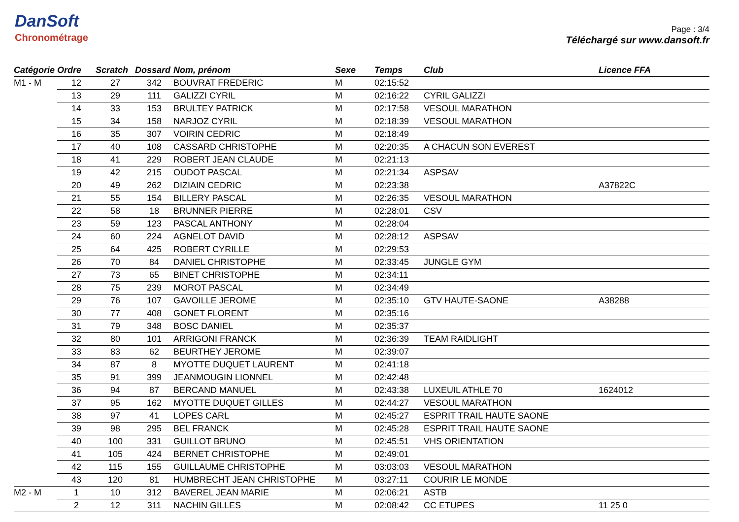DanSoft
Chronométrage
Page : 3/4
Téléchargé sur www.dansoft.fr
| Catégorie | Ordre | Scratch | Dossard | Nom, prénom | Sexe | Temps | Club | Licence FFA |
| --- | --- | --- | --- | --- | --- | --- | --- | --- |
| M1 - M | 12 | 27 | 342 | BOUVRAT FREDERIC | M | 02:15:52 | | |
| | 13 | 29 | 111 | GALIZZI CYRIL | M | 02:16:22 | CYRIL GALIZZI | |
| | 14 | 33 | 153 | BRULTEY PATRICK | M | 02:17:58 | VESOUL MARATHON | |
| | 15 | 34 | 158 | NARJOZ CYRIL | M | 02:18:39 | VESOUL MARATHON | |
| | 16 | 35 | 307 | VOIRIN CEDRIC | M | 02:18:49 | | |
| | 17 | 40 | 108 | CASSARD CHRISTOPHE | M | 02:20:35 | A CHACUN SON EVEREST | |
| | 18 | 41 | 229 | ROBERT JEAN CLAUDE | M | 02:21:13 | | |
| | 19 | 42 | 215 | OUDOT PASCAL | M | 02:21:34 | ASPSAV | |
| | 20 | 49 | 262 | DIZIAIN CEDRIC | M | 02:23:38 | | A37822C |
| | 21 | 55 | 154 | BILLERY PASCAL | M | 02:26:35 | VESOUL MARATHON | |
| | 22 | 58 | 18 | BRUNNER PIERRE | M | 02:28:01 | CSV | |
| | 23 | 59 | 123 | PASCAL ANTHONY | M | 02:28:04 | | |
| | 24 | 60 | 224 | AGNELOT DAVID | M | 02:28:12 | ASPSAV | |
| | 25 | 64 | 425 | ROBERT CYRILLE | M | 02:29:53 | | |
| | 26 | 70 | 84 | DANIEL CHRISTOPHE | M | 02:33:45 | JUNGLE GYM | |
| | 27 | 73 | 65 | BINET CHRISTOPHE | M | 02:34:11 | | |
| | 28 | 75 | 239 | MOROT PASCAL | M | 02:34:49 | | |
| | 29 | 76 | 107 | GAVOILLE JEROME | M | 02:35:10 | GTV HAUTE-SAONE | A38288 |
| | 30 | 77 | 408 | GONET FLORENT | M | 02:35:16 | | |
| | 31 | 79 | 348 | BOSC DANIEL | M | 02:35:37 | | |
| | 32 | 80 | 101 | ARRIGONI FRANCK | M | 02:36:39 | TEAM RAIDLIGHT | |
| | 33 | 83 | 62 | BEURTHEY JEROME | M | 02:39:07 | | |
| | 34 | 87 | 8 | MYOTTE DUQUET LAURENT | M | 02:41:18 | | |
| | 35 | 91 | 399 | JEANMOUGIN LIONNEL | M | 02:42:48 | | |
| | 36 | 94 | 87 | BERCAND MANUEL | M | 02:43:38 | LUXEUIL ATHLE 70 | 1624012 |
| | 37 | 95 | 162 | MYOTTE DUQUET GILLES | M | 02:44:27 | VESOUL MARATHON | |
| | 38 | 97 | 41 | LOPES CARL | M | 02:45:27 | ESPRIT TRAIL HAUTE SAONE | |
| | 39 | 98 | 295 | BEL FRANCK | M | 02:45:28 | ESPRIT TRAIL HAUTE SAONE | |
| | 40 | 100 | 331 | GUILLOT BRUNO | M | 02:45:51 | VHS ORIENTATION | |
| | 41 | 105 | 424 | BERNET CHRISTOPHE | M | 02:49:01 | | |
| | 42 | 115 | 155 | GUILLAUME CHRISTOPHE | M | 03:03:03 | VESOUL MARATHON | |
| | 43 | 120 | 81 | HUMBRECHT JEAN CHRISTOPHE | M | 03:27:11 | COURIR LE MONDE | |
| M2 - M | 1 | 10 | 312 | BAVEREL JEAN MARIE | M | 02:06:21 | ASTB | |
| | 2 | 12 | 311 | NACHIN GILLES | M | 02:08:42 | CC ETUPES | 11 25 0 |